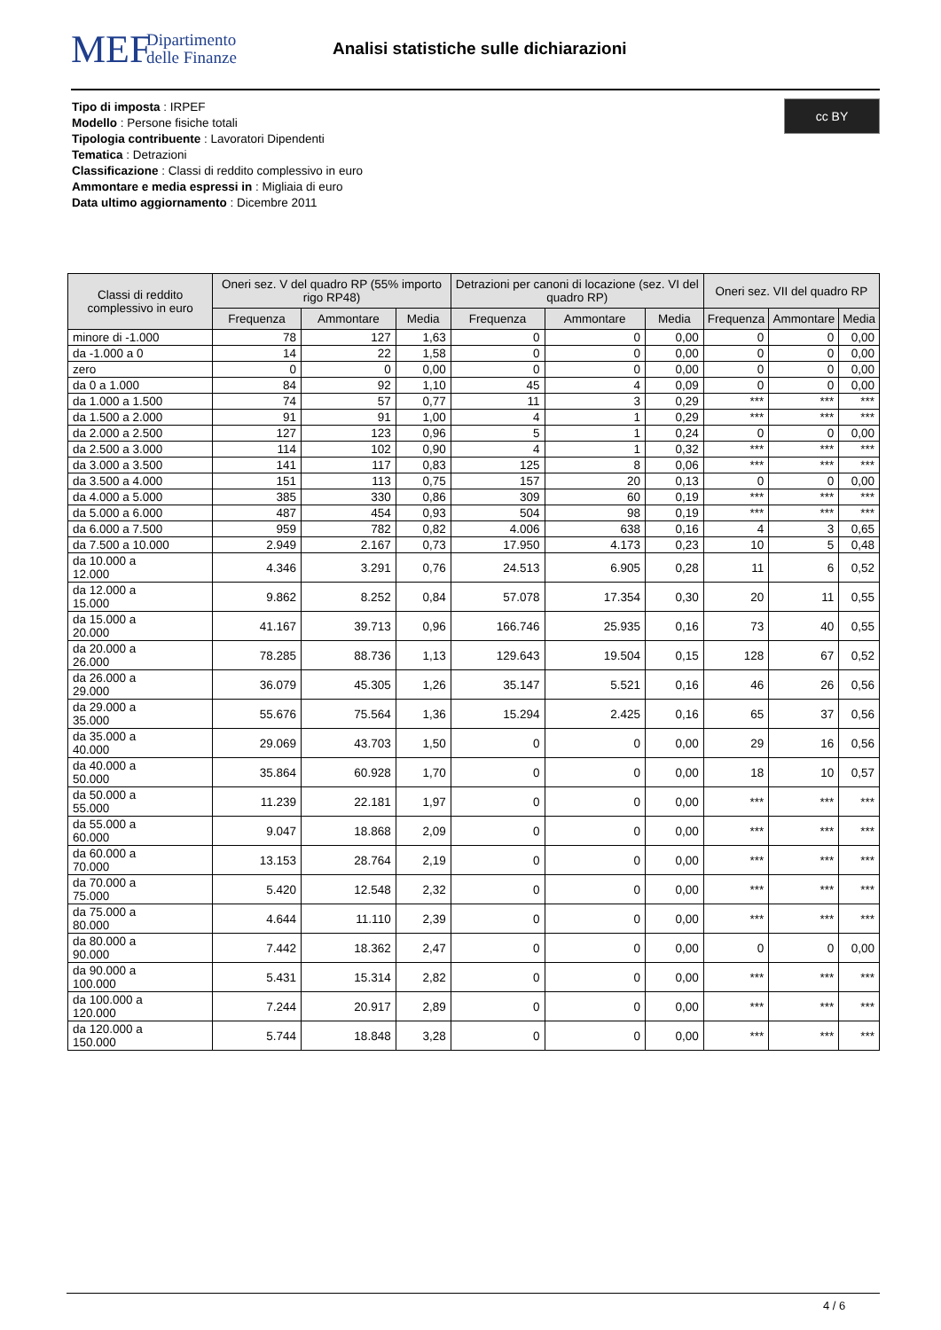MEF
Dipartimento
delle Finanze
Analisi statistiche sulle dichiarazioni
Tipo di imposta : IRPEF
Modello : Persone fisiche totali
Tipologia contribuente : Lavoratori Dipendenti
Tematica : Detrazioni
Classificazione : Classi di reddito complessivo in euro
Ammontare e media espressi in : Migliaia di euro
Data ultimo aggiornamento : Dicembre 2011
cc BY
| Classi di reddito complessivo in euro | Oneri sez. V del quadro RP (55% importo rigo RP48) | | | Detrazioni per canoni di locazione (sez. VI del quadro RP) | | | Oneri sez. VII del quadro RP | | |
| --- | --- | --- | --- | --- | --- | --- | --- | --- | --- |
| | Frequenza | Ammontare | Media | Frequenza | Ammontare | Media | Frequenza | Ammontare | Media |
| minore di -1.000 | 78 | 127 | 1,63 | 0 | 0 | 0,00 | 0 | 0 | 0,00 |
| da -1.000 a 0 | 14 | 22 | 1,58 | 0 | 0 | 0,00 | 0 | 0 | 0,00 |
| zero | 0 | 0 | 0,00 | 0 | 0 | 0,00 | 0 | 0 | 0,00 |
| da 0 a 1.000 | 84 | 92 | 1,10 | 45 | 4 | 0,09 | 0 | 0 | 0,00 |
| da 1.000 a 1.500 | 74 | 57 | 0,77 | 11 | 3 | 0,29 | *** | *** | *** |
| da 1.500 a 2.000 | 91 | 91 | 1,00 | 4 | 1 | 0,29 | *** | *** | *** |
| da 2.000 a 2.500 | 127 | 123 | 0,96 | 5 | 1 | 0,24 | 0 | 0 | 0,00 |
| da 2.500 a 3.000 | 114 | 102 | 0,90 | 4 | 1 | 0,32 | *** | *** | *** |
| da 3.000 a 3.500 | 141 | 117 | 0,83 | 125 | 8 | 0,06 | *** | *** | *** |
| da 3.500 a 4.000 | 151 | 113 | 0,75 | 157 | 20 | 0,13 | 0 | 0 | 0,00 |
| da 4.000 a 5.000 | 385 | 330 | 0,86 | 309 | 60 | 0,19 | *** | *** | *** |
| da 5.000 a 6.000 | 487 | 454 | 0,93 | 504 | 98 | 0,19 | *** | *** | *** |
| da 6.000 a 7.500 | 959 | 782 | 0,82 | 4.006 | 638 | 0,16 | 4 | 3 | 0,65 |
| da 7.500 a 10.000 | 2.949 | 2.167 | 0,73 | 17.950 | 4.173 | 0,23 | 10 | 5 | 0,48 |
| da 10.000 a 12.000 | 4.346 | 3.291 | 0,76 | 24.513 | 6.905 | 0,28 | 11 | 6 | 0,52 |
| da 12.000 a 15.000 | 9.862 | 8.252 | 0,84 | 57.078 | 17.354 | 0,30 | 20 | 11 | 0,55 |
| da 15.000 a 20.000 | 41.167 | 39.713 | 0,96 | 166.746 | 25.935 | 0,16 | 73 | 40 | 0,55 |
| da 20.000 a 26.000 | 78.285 | 88.736 | 1,13 | 129.643 | 19.504 | 0,15 | 128 | 67 | 0,52 |
| da 26.000 a 29.000 | 36.079 | 45.305 | 1,26 | 35.147 | 5.521 | 0,16 | 46 | 26 | 0,56 |
| da 29.000 a 35.000 | 55.676 | 75.564 | 1,36 | 15.294 | 2.425 | 0,16 | 65 | 37 | 0,56 |
| da 35.000 a 40.000 | 29.069 | 43.703 | 1,50 | 0 | 0 | 0,00 | 29 | 16 | 0,56 |
| da 40.000 a 50.000 | 35.864 | 60.928 | 1,70 | 0 | 0 | 0,00 | 18 | 10 | 0,57 |
| da 50.000 a 55.000 | 11.239 | 22.181 | 1,97 | 0 | 0 | 0,00 | *** | *** | *** |
| da 55.000 a 60.000 | 9.047 | 18.868 | 2,09 | 0 | 0 | 0,00 | *** | *** | *** |
| da 60.000 a 70.000 | 13.153 | 28.764 | 2,19 | 0 | 0 | 0,00 | *** | *** | *** |
| da 70.000 a 75.000 | 5.420 | 12.548 | 2,32 | 0 | 0 | 0,00 | *** | *** | *** |
| da 75.000 a 80.000 | 4.644 | 11.110 | 2,39 | 0 | 0 | 0,00 | *** | *** | *** |
| da 80.000 a 90.000 | 7.442 | 18.362 | 2,47 | 0 | 0 | 0,00 | 0 | 0 | 0,00 |
| da 90.000 a 100.000 | 5.431 | 15.314 | 2,82 | 0 | 0 | 0,00 | *** | *** | *** |
| da 100.000 a 120.000 | 7.244 | 20.917 | 2,89 | 0 | 0 | 0,00 | *** | *** | *** |
| da 120.000 a 150.000 | 5.744 | 18.848 | 3,28 | 0 | 0 | 0,00 | *** | *** | *** |
4 / 6